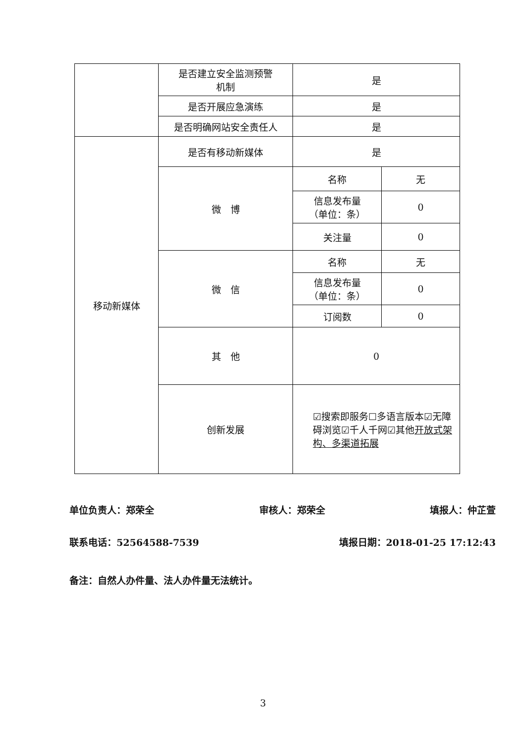| | 是否建立安全监测预警 机制 | 是 | |
| | 是否开展应急演练 | 是 | |
| | 是否明确网站安全责任人 | 是 | |
| 移动新媒体 | 是否有移动新媒体 | 是 | |
| | 微 博 | 名称 | 无 |
| | | 信息发布量 （单位：条） | 0 |
| | | 关注量 | 0 |
| | 微 信 | 名称 | 无 |
| | | 信息发布量 （单位：条） | 0 |
| | | 订阅数 | 0 |
| | 其 他 | 0 | |
| | 创新发展 | ☑搜索即服务☐多语言版本☑无障碍浏览☑千人千网☑其他 开放式架构、多渠道拓展 | |
单位负责人：郑荣全 审核人：郑荣全 填报人：仲芷萱
联系电话：52564588-7539 填报日期：2018-01-25 17:12:43
备注：自然人办件量、法人办件量无法统计。
3